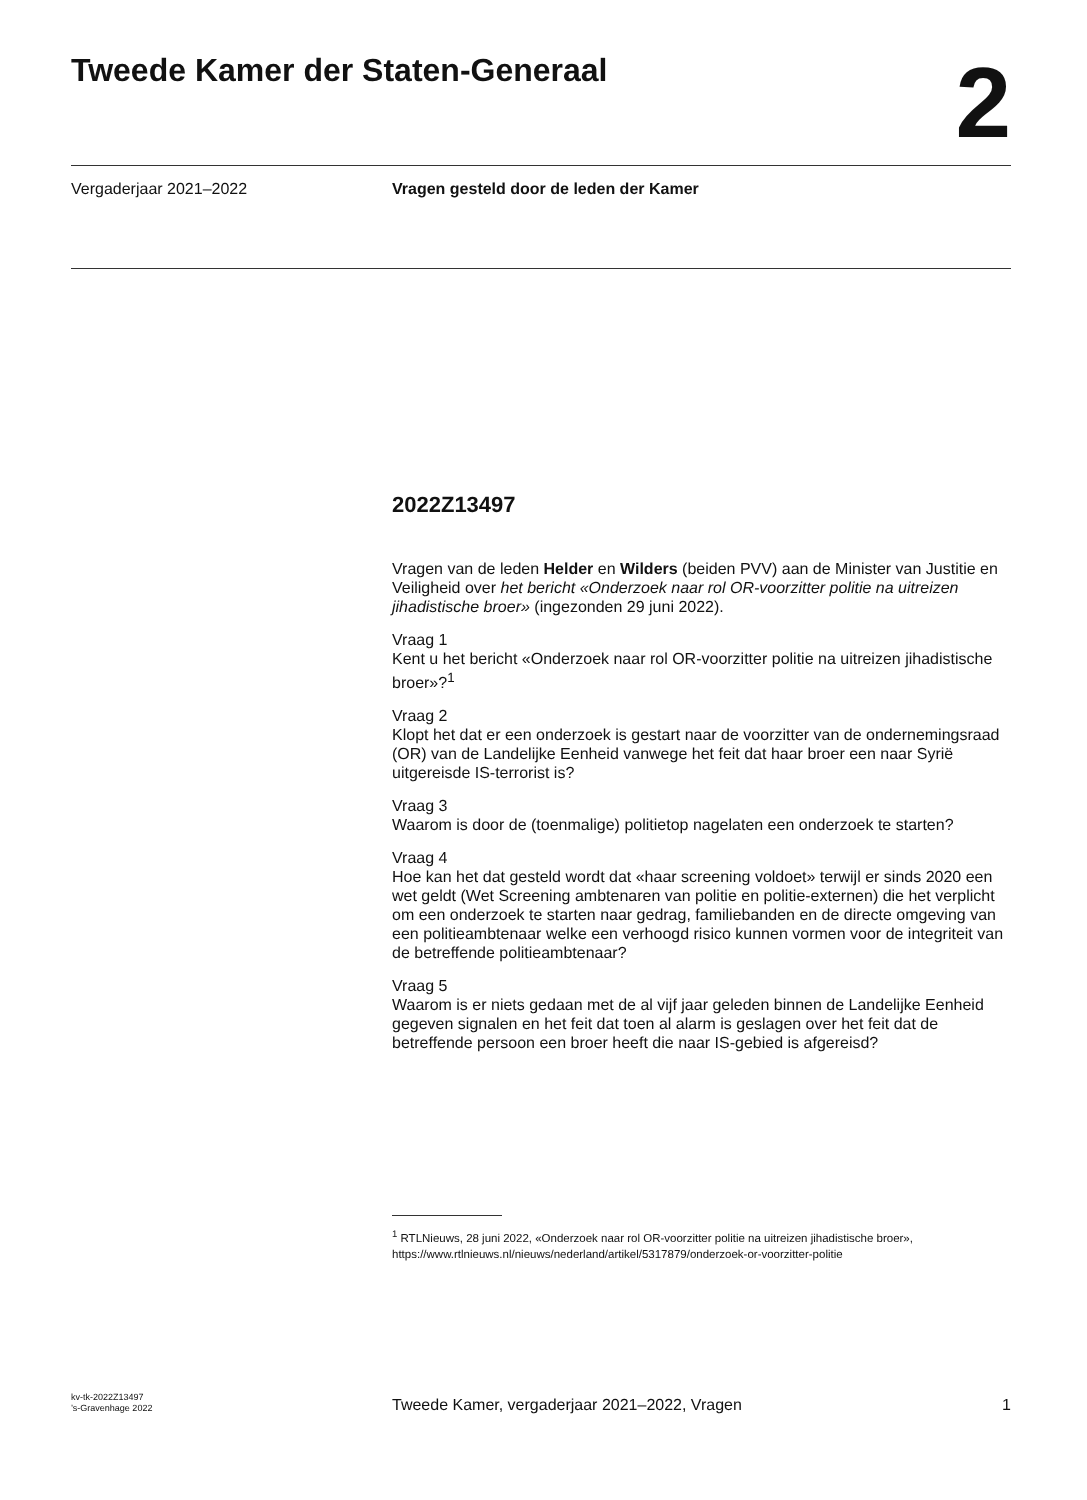Tweede Kamer der Staten-Generaal
2
Vergaderjaar 2021–2022
Vragen gesteld door de leden der Kamer
2022Z13497
Vragen van de leden Helder en Wilders (beiden PVV) aan de Minister van Justitie en Veiligheid over het bericht «Onderzoek naar rol OR-voorzitter politie na uitreizen jihadistische broer» (ingezonden 29 juni 2022).
Vraag 1
Kent u het bericht «Onderzoek naar rol OR-voorzitter politie na uitreizen jihadistische broer»?<sup>1</sup>
Vraag 2
Klopt het dat er een onderzoek is gestart naar de voorzitter van de ondernemingsraad (OR) van de Landelijke Eenheid vanwege het feit dat haar broer een naar Syrië uitgereisde IS-terrorist is?
Vraag 3
Waarom is door de (toenmalige) politietop nagelaten een onderzoek te starten?
Vraag 4
Hoe kan het dat gesteld wordt dat «haar screening voldoet» terwijl er sinds 2020 een wet geldt (Wet Screening ambtenaren van politie en politie-externen) die het verplicht om een onderzoek te starten naar gedrag, familiebanden en de directe omgeving van een politieambtenaar welke een verhoogd risico kunnen vormen voor de integriteit van de betreffende politieambtenaar?
Vraag 5
Waarom is er niets gedaan met de al vijf jaar geleden binnen de Landelijke Eenheid gegeven signalen en het feit dat toen al alarm is geslagen over het feit dat de betreffende persoon een broer heeft die naar IS-gebied is afgereisd?
<sup>1</sup> RTLNieuws, 28 juni 2022, «Onderzoek naar rol OR-voorzitter politie na uitreizen jihadistische broer», https://www.rtlnieuws.nl/nieuws/nederland/artikel/5317879/onderzoek-or-voorzitter-politie
kv-tk-2022Z13497
’s-Gravenhage 2022
Tweede Kamer, vergaderjaar 2021–2022, Vragen
1